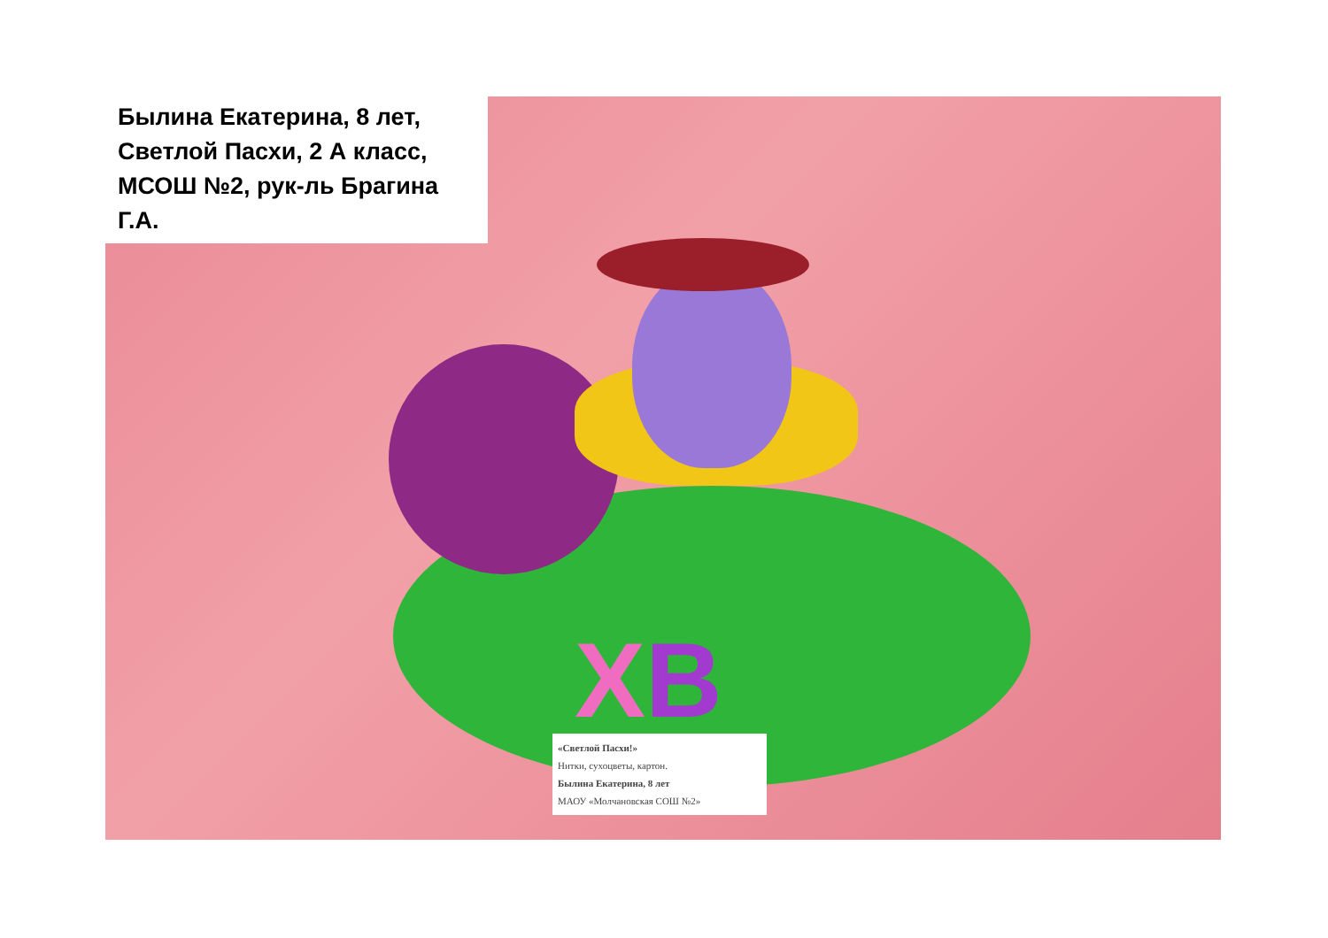Былина Екатерина, 8 лет,
Светлой Пасхи, 2 А класс,
МСОШ №2, рук-ль Брагина Г.А.
ХВ
«Светлой Пасхи!»
Нитки, сухоцветы, картон.
Былина Екатерина, 8 лет
МАОУ «Молчановская СОШ №2»